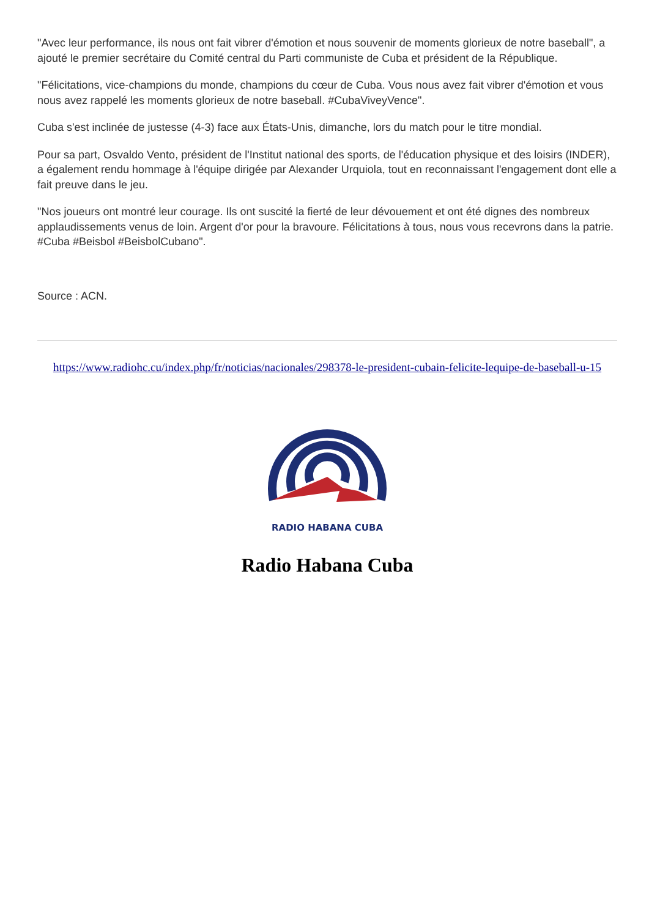"Avec leur performance, ils nous ont fait vibrer d'émotion et nous souvenir de moments glorieux de notre baseball", a ajouté le premier secrétaire du Comité central du Parti communiste de Cuba et président de la République.
"Félicitations, vice-champions du monde, champions du cœur de Cuba. Vous nous avez fait vibrer d'émotion et vous nous avez rappelé les moments glorieux de notre baseball. #CubaViveyVence".
Cuba s'est inclinée de justesse (4-3) face aux États-Unis, dimanche, lors du match pour le titre mondial.
Pour sa part, Osvaldo Vento, président de l'Institut national des sports, de l'éducation physique et des loisirs (INDER), a également rendu hommage à l'équipe dirigée par Alexander Urquiola, tout en reconnaissant l'engagement dont elle a fait preuve dans le jeu.
"Nos joueurs ont montré leur courage. Ils ont suscité la fierté de leur dévouement et ont été dignes des nombreux applaudissements venus de loin. Argent d'or pour la bravoure. Félicitations à tous, nous vous recevrons dans la patrie. #Cuba #Beisbol #BeisbolCubano".
Source : ACN.
https://www.radiohc.cu/index.php/fr/noticias/nacionales/298378-le-president-cubain-felicite-lequipe-de-baseball-u-15
RADIO HABANA CUBA
Radio Habana Cuba